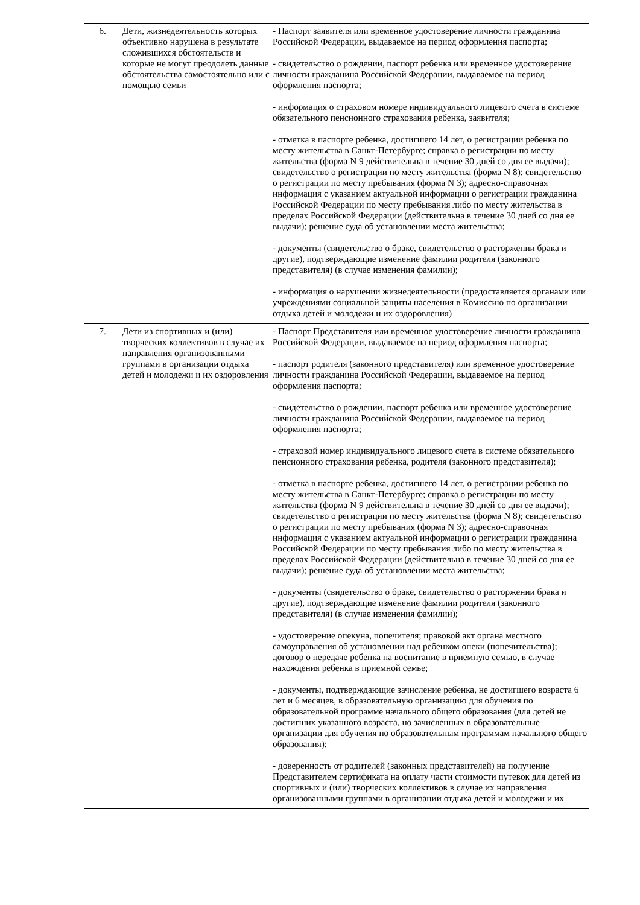| 6. | Дети, жизнедеятельность которых объективно нарушена в результате сложившихся обстоятельств и которые не могут преодолеть данные обстоятельства самостоятельно или с помощью семьи | - Паспорт заявителя или временное удостоверение личности гражданина Российской Федерации, выдаваемое на период оформления паспорта; - свидетельство о рождении, паспорт ребенка или временное удостоверение личности гражданина Российской Федерации, выдаваемое на период оформления паспорта; - информация о страховом номере индивидуального лицевого счета в системе обязательного пенсионного страхования ребенка, заявителя; - отметка в паспорте ребенка, достигшего 14 лет, о регистрации ребенка по месту жительства в Санкт-Петербурге; справка о регистрации по месту жительства (форма N 9 действительна в течение 30 дней со дня ее выдачи); свидетельство о регистрации по месту жительства (форма N 8); свидетельство о регистрации по месту пребывания (форма N 3); адресно-справочная информация с указанием актуальной информации о регистрации гражданина Российской Федерации по месту пребывания либо по месту жительства в пределах Российской Федерации (действительна в течение 30 дней со дня ее выдачи); решение суда об установлении места жительства; - документы (свидетельство о браке, свидетельство о расторжении брака и другие), подтверждающие изменение фамилии родителя (законного представителя) (в случае изменения фамилии); - информация о нарушении жизнедеятельности (предоставляется органами или учреждениями социальной защиты населения в Комиссию по организации отдыха детей и молодежи и их оздоровления) |
| 7. | Дети из спортивных и (или) творческих коллективов в случае их направления организованными группами в организации отдыха детей и молодежи и их оздоровления | - Паспорт Представителя или временное удостоверение личности гражданина Российской Федерации, выдаваемое на период оформления паспорта; - паспорт родителя (законного представителя) или временное удостоверение личности гражданина Российской Федерации, выдаваемое на период оформления паспорта; - свидетельство о рождении, паспорт ребенка или временное удостоверение личности гражданина Российской Федерации, выдаваемое на период оформления паспорта; - страховой номер индивидуального лицевого счета в системе обязательного пенсионного страхования ребенка, родителя (законного представителя); - отметка в паспорте ребенка, достигшего 14 лет, о регистрации ребенка по месту жительства в Санкт-Петербурге; справка о регистрации по месту жительства (форма N 9 действительна в течение 30 дней со дня ее выдачи); свидетельство о регистрации по месту жительства (форма N 8); свидетельство о регистрации по месту пребывания (форма N 3); адресно-справочная информация с указанием актуальной информации о регистрации гражданина Российской Федерации по месту пребывания либо по месту жительства в пределах Российской Федерации (действительна в течение 30 дней со дня ее выдачи); решение суда об установлении места жительства; - документы (свидетельство о браке, свидетельство о расторжении брака и другие), подтверждающие изменение фамилии родителя (законного представителя) (в случае изменения фамилии); - удостоверение опекуна, попечителя; правовой акт органа местного самоуправления об установлении над ребенком опеки (попечительства); договор о передаче ребенка на воспитание в приемную семью, в случае нахождения ребенка в приемной семье; - документы, подтверждающие зачисление ребенка, не достигшего возраста 6 лет и 6 месяцев, в образовательную организацию для обучения по образовательной программе начального общего образования (для детей не достигших указанного возраста, но зачисленных в образовательные организации для обучения по образовательным программам начального общего образования); - доверенность от родителей (законных представителей) на получение Представителем сертификата на оплату части стоимости путевок для детей из спортивных и (или) творческих коллективов в случае их направления организованными группами в организации отдыха детей и молодежи и их |